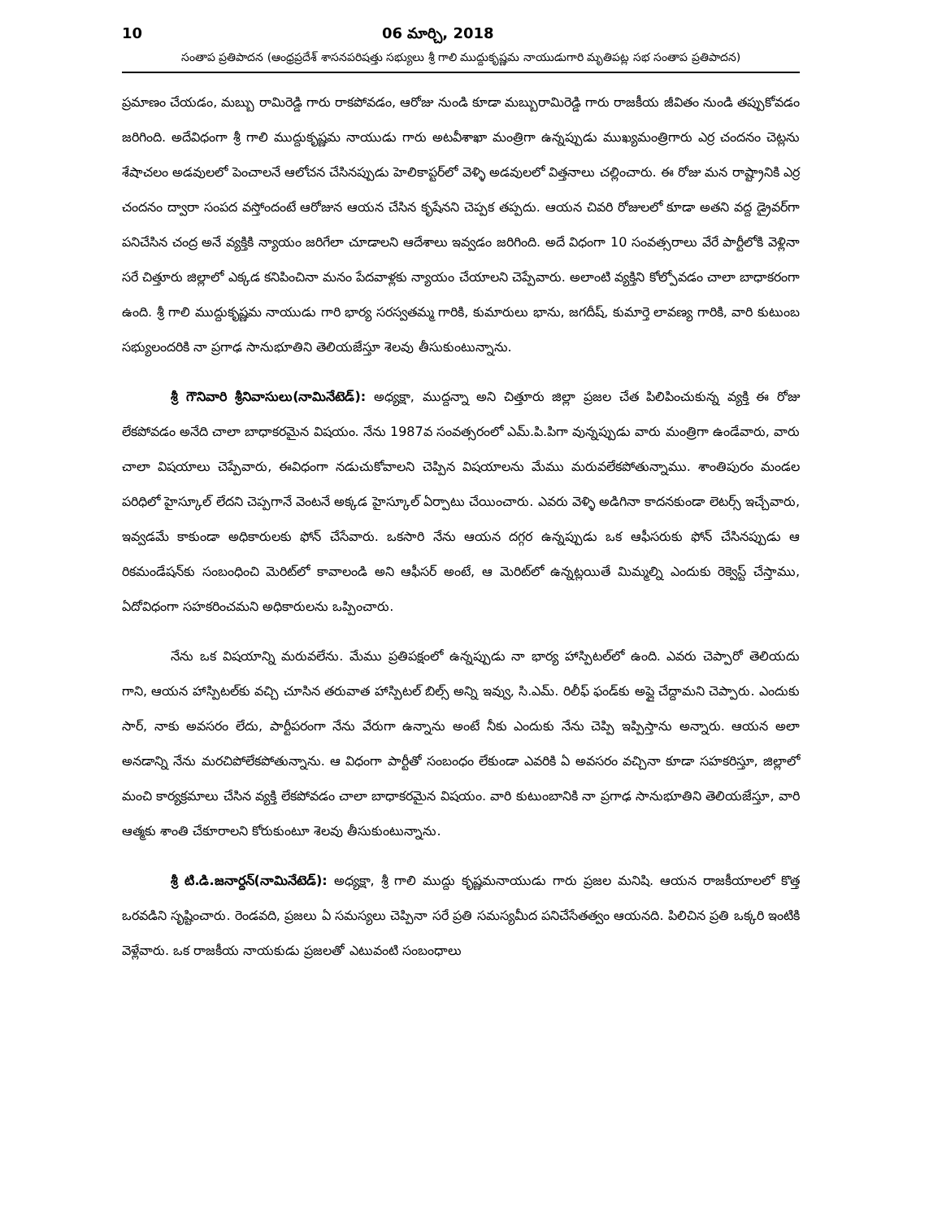10 06 మార్చి, 2018
సంతాప ప్రతిపాదన (ఆంధ్రప్రదేశ్ శాసనపరిషత్తు సభ్యులు శ్రీ గాలి ముద్దుకృష్ణమ నాయుడుగారి మృతిపట్ల సభ సంతాప ప్రతిపాదన)
ప్రమాణం చేయడం, మబ్బు రామిరెడ్డి గారు రాకపోవడం, ఆరోజు నుండి కూడా మబ్బురామిరెడ్డి గారు రాజకీయ జీవితం నుండి తప్పుకోవడం జరిగింది. అదేవిధంగా శ్రీ గాలి ముద్దుకృష్ణమ నాయుడు గారు అటవీశాఖా మంత్రిగా ఉన్నప్పుడు ముఖ్యమంత్రిగారు ఎర్ర చందనం చెట్లను శేషాచలం అడవులలో పెంచాలనే ఆలోచన చేసినప్పుడు హెలికాప్టర్‌లో వెళ్ళి అడవులలో విత్తనాలు చల్లించారు. ఈ రోజు మన రాష్ట్రానికి ఎర్ర చందనం ద్వారా సంపద వస్తోందంటే ఆరోజున ఆయన చేసిన కృషేనని చెప్పక తప్పదు. ఆయన చివరి రోజులలో కూడా అతని వద్ద డ్రైవర్‌గా పనిచేసిన చంద్ర అనే వ్యక్తికి న్యాయం జరిగేలా చూడాలని ఆదేశాలు ఇవ్వడం జరిగింది. అదే విధంగా 10 సంవత్సరాలు వేరే పార్టీలోకి వెళ్లినా సరే చిత్తూరు జిల్లాలో ఎక్కడ కనిపించినా మనం పేదవాళ్లకు న్యాయం చేయాలని చెప్పేవారు. అలాంటి వ్యక్తిని కోల్పోవడం చాలా బాధాకరంగా ఉంది. శ్రీ గాలి ముద్దుకృష్ణమ నాయుడు గారి భార్య సరస్వతమ్మ గారికి, కుమారులు భాను, జగదీష్, కుమార్తె లావణ్య గారికి, వారి కుటుంబ సభ్యులందరికి నా ప్రగాఢ సానుభూతిని తెలియజేస్తూ శెలవు తీసుకుంటున్నాను.
శ్రీ గౌనివారి శ్రీనివాసులు(నామినేటెడ్): అధ్యక్షా, ముద్దన్నా అని చిత్తూరు జిల్లా ప్రజల చేత పిలిపించుకున్న వ్యక్తి ఈ రోజు లేకపోవడం అనేది చాలా బాధాకరమైన విషయం. నేను 1987వ సంవత్సరంలో ఎమ్.పి.పిగా వున్నప్పుడు వారు మంత్రిగా ఉండేవారు, వారు చాలా విషయాలు చెప్పేవారు, ఈవిధంగా నడుచుకోవాలని చెప్పిన విషయాలను మేము మరువలేకపోతున్నాము. శాంతిపురం మండల పరిధిలో హైస్కూల్ లేదని చెప్పగానే వెంటనే అక్కడ హైస్కూల్ ఏర్పాటు చేయించారు. ఎవరు వెళ్ళి అడిగినా కాదనకుండా లెటర్స్ ఇచ్చేవారు, ఇవ్వడమే కాకుండా అధికారులకు ఫోన్ చేసేవారు. ఒకసారి నేను ఆయన దగ్గర ఉన్నప్పుడు ఒక ఆఫీసరుకు ఫోన్ చేసినప్పుడు ఆ రికమండేషన్‌కు సంబంధించి మెరిట్‌లో కావాలండి అని ఆఫీసర్ అంటే, ఆ మెరిట్‌లో ఉన్నట్లయితే మిమ్మల్ని ఎందుకు రెక్వెస్ట్ చేస్తాము, ఏదోవిధంగా సహకరించమని అధికారులను ఒప్పించారు.
నేను ఒక విషయాన్ని మరువలేను. మేము ప్రతిపక్షంలో ఉన్నప్పుడు నా భార్య హాస్పిటల్‌లో ఉంది. ఎవరు చెప్పారో తెలియదు గాని, ఆయన హాస్పిటల్‌కు వచ్చి చూసిన తరువాత హాస్పిటల్ బిల్స్ అన్ని ఇవ్వు, సి.ఎమ్. రిలీఫ్ ఫండ్‌కు అప్లై చేద్దామని చెప్పారు. ఎందుకు సార్, నాకు అవసరం లేదు, పార్టీపరంగా నేను వేరుగా ఉన్నాను అంటే నీకు ఎందుకు నేను చెప్పి ఇప్పిస్తాను అన్నారు. ఆయన అలా అనడాన్ని నేను మరచిపోలేకపోతున్నాను. ఆ విధంగా పార్టీతో సంబంధం లేకుండా ఎవరికి ఏ అవసరం వచ్చినా కూడా సహకరిస్తూ, జిల్లాలో మంచి కార్యక్రమాలు చేసిన వ్యక్తి లేకపోవడం చాలా బాధాకరమైన విషయం. వారి కుటుంబానికి నా ప్రగాఢ సానుభూతిని తెలియజేస్తూ, వారి ఆత్మకు శాంతి చేకూరాలని కోరుకుంటూ శెలవు తీసుకుంటున్నాను.
శ్రీ టి.డి.జనార్దన్(నామినేటెడ్): అధ్యక్షా, శ్రీ గాలి ముద్దు కృష్ణమనాయుడు గారు ప్రజల మనిషి. ఆయన రాజకీయాలలో కొత్త ఒరవడిని సృష్టించారు. రెండవది, ప్రజలు ఏ సమస్యలు చెప్పినా సరే ప్రతి సమస్యమీద పనిచేసేతత్వం ఆయనది. పిలిచిన ప్రతి ఒక్కరి ఇంటికి వెళ్లేవారు. ఒక రాజకీయ నాయకుడు ప్రజలతో ఎటువంటి సంబంధాలు